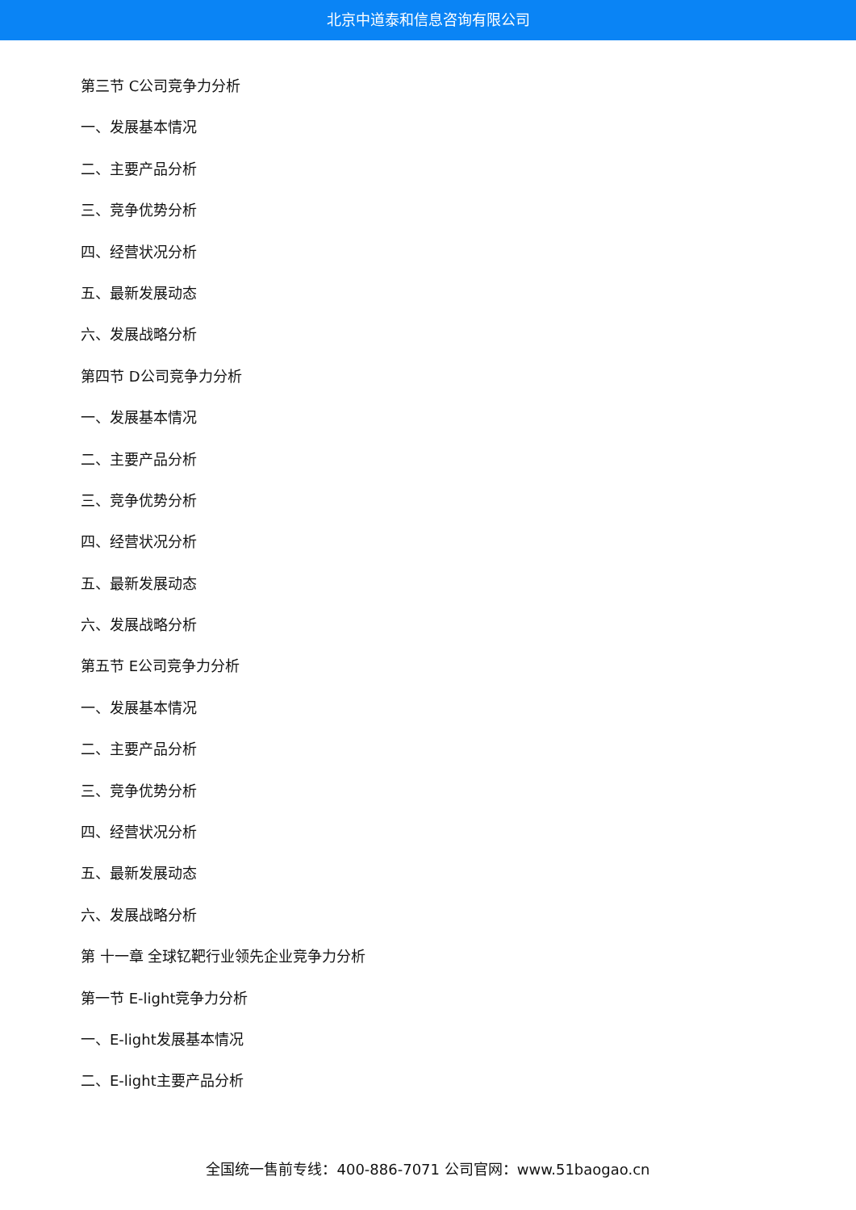北京中道泰和信息咨询有限公司
第三节 C公司竞争力分析
一、发展基本情况
二、主要产品分析
三、竞争优势分析
四、经营状况分析
五、最新发展动态
六、发展战略分析
第四节 D公司竞争力分析
一、发展基本情况
二、主要产品分析
三、竞争优势分析
四、经营状况分析
五、最新发展动态
六、发展战略分析
第五节 E公司竞争力分析
一、发展基本情况
二、主要产品分析
三、竞争优势分析
四、经营状况分析
五、最新发展动态
六、发展战略分析
第 十一章 全球钇靶行业领先企业竞争力分析
第一节 E-light竞争力分析
一、E-light发展基本情况
二、E-light主要产品分析
全国统一售前专线：400-886-7071 公司官网：www.51baogao.cn